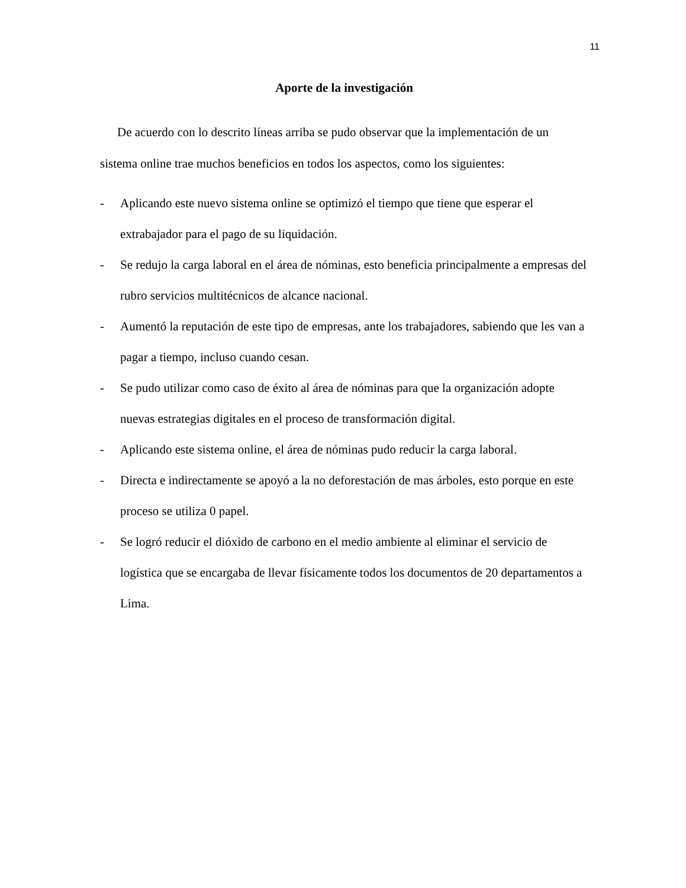11
Aporte de la investigación
De acuerdo con lo descrito líneas arriba se pudo observar que la implementación de un sistema online trae muchos beneficios en todos los aspectos, como los siguientes:
- Aplicando este nuevo sistema online se optimizó el tiempo que tiene que esperar el extrabajador para el pago de su liquidación.
- Se redujo la carga laboral en el área de nóminas, esto beneficia principalmente a empresas del rubro servicios multitécnicos de alcance nacional.
- Aumentó la reputación de este tipo de empresas, ante los trabajadores, sabiendo que les van a pagar a tiempo, incluso cuando cesan.
- Se pudo utilizar como caso de éxito al área de nóminas para que la organización adopte nuevas estrategias digitales en el proceso de transformación digital.
- Aplicando este sistema online, el área de nóminas pudo reducir la carga laboral.
- Directa e indirectamente se apoyó a la no deforestación de mas árboles, esto porque en este proceso se utiliza 0 papel.
- Se logró reducir el dióxido de carbono en el medio ambiente al eliminar el servicio de logística que se encargaba de llevar físicamente todos los documentos de 20 departamentos a Lima.